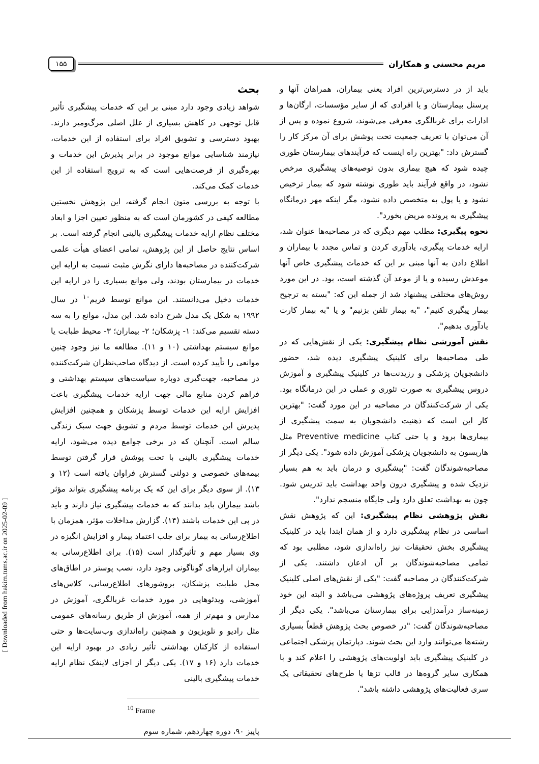مریم محسنی و همکاران
۱۵۵
باید از در دسترس‌ترین افراد یعنی بیماران، همراهان آنها و پرسنل بیمارستان و یا افرادی که از سایر مؤسسات، ارگان‌ها و ادارات برای غربالگری معرفی می‌شوند، شروع نموده و پس از آن می‌توان با تعریف جمعیت تحت پوشش برای آن مرکز کار را گسترش داد: "بهترین راه اینست که فرآیندهای بیمارستان طوری چیده شود که هیچ بیماری بدون توصیه‌های پیشگیری مرخص نشود، در واقع فرآیند باید طوری نوشته شود که بیمار ترخیص نشود و یا پول به متخصص داده نشود، مگر اینکه مهر درمانگاه پیشگیری به پرونده مریض بخورد".
نحوه پیگیری: مطلب مهم دیگری که در مصاحبه‌ها عنوان شد، ارایه خدمات پیگیری، یادآوری کردن و تماس مجدد با بیماران و اطلاع دادن به آنها مبنی بر این که خدمات پیشگیری خاص آنها موعدش رسیده و یا از موعد آن گذشته است، بود. در این مورد روش‌های مختلفی پیشنهاد شد از جمله این که: "بسته به ترجیح بیمار پیگیری کنیم"، "به بیمار تلفن بزنیم" و یا "به بیمار کارت یادآوری بدهیم".
نقش آموزشی نظام پیشگیری: یکی از نقش‌هایی که در طی مصاحبه‌ها برای کلینیک پیشگیری دیده شد، حضور دانشجویان پزشکی و رزیدنت‌ها در کلینیک پیشگیری و آموزش دروس پیشگیری به صورت تئوری و عملی در این درمانگاه بود. یکی از شرکت‌کنندگان در مصاحبه در این مورد گفت: "بهترین کار این است که ذهنیت دانشجویان به سمت پیشگیری از بیماری‌ها برود و یا حتی کتاب Preventive medicine مثل هاریسون به دانشجویان پزشکی آموزش داده شود". یکی دیگر از مصاحبه‌شوندگان گفت: "پیشگیری و درمان باید به هم بسیار نزدیک شده و پیشگیری درون واحد بهداشت باید تدریس شود. چون به بهداشت تعلق دارد ولی جایگاه منسجم ندارد".
نقش پژوهشی نظام پیشگیری: این که پژوهش نقش اساسی در نظام پیشگیری دارد و از همان ابتدا باید در کلینیک پیشگیری بخش تحقیقات نیز راه‌اندازی شود، مطلبی بود که تمامی مصاحبه‌شوندگان بر آن اذعان داشتند. یکی از شرکت‌کنندگان در مصاحبه گفت: "یکی از نقش‌های اصلی کلینیک پیشگیری تعریف پروژه‌های پژوهشی می‌باشد و البته این خود زمینه‌ساز درآمدزایی برای بیمارستان می‌باشد". یکی دیگر از مصاحبه‌شوندگان گفت: "در خصوص بحث پژوهش قطعاً بسیاری رشته‌ها می‌توانند وارد این بحث شوند. دپارتمان پزشکی اجتماعی در کلینیک پیشگیری باید اولویت‌های پژوهشی را اعلام کند و با همکاری سایر گروه‌ها در قالب تزها یا طرح‌های تحقیقاتی یک سری فعالیت‌های پژوهشی داشته باشد".
بحث
شواهد زیادی وجود دارد مبنی بر این که خدمات پیشگیری تأثیر قابل توجهی در کاهش بسیاری از علل اصلی مرگ‌ومیر دارند. بهبود دسترسی و تشویق افراد برای استفاده از این خدمات، نیازمند شناسایی موانع موجود در برابر پذیرش این خدمات و بهره‌گیری از فرصت‌هایی است که به ترویج استفاده از این خدمات کمک می‌کند.
با توجه به بررسی متون انجام گرفته، این پژوهش نخستین مطالعه کیفی در کشورمان است که به منظور تعیین اجزا و ابعاد مختلف نظام ارایه خدمات پیشگیری بالینی انجام گرفته است. بر اساس نتایج حاصل از این پژوهش، تمامی اعضای هیأت علمی شرکت‌کننده در مصاحبه‌ها دارای نگرش مثبت نسبت به ارایه این خدمات در بیمارستان بودند، ولی موانع بسیاری را در ارایه این خدمات دخیل می‌دانستند. این موانع توسط فریم<sup>۱۰</sup> در سال ۱۹۹۲ به شکل یک مدل شرح داده شد. این مدل، موانع را به سه دسته تقسیم می‌کند: ۱- پزشکان؛ ۲- بیماران؛ ۳- محیط طبابت یا موانع سیستم بهداشتی (۱۰ و ۱۱). مطالعه ما نیز وجود چنین موانعی را تأیید کرده است. از دیدگاه صاحب‌نظران شرکت‌کننده در مصاحبه، جهت‌گیری دوباره سیاست‌های سیستم بهداشتی و فراهم کردن منابع مالی جهت ارایه خدمات پیشگیری باعث افزایش ارایه این خدمات توسط پزشکان و همچنین افزایش پذیرش این خدمات توسط مردم و تشویق جهت سبک زندگی سالم است. آنچنان که در برخی جوامع دیده می‌شود، ارایه خدمات پیشگیری بالینی با تحت پوشش قرار گرفتن توسط بیمه‌های خصوصی و دولتی گسترش فراوان یافته است (۱۲ و ۱۳). از سوی دیگر برای این که یک برنامه پیشگیری بتواند مؤثر باشد بیماران باید بدانند که به خدمات پیشگیری نیاز دارند و باید در پی این خدمات باشند (۱۴). گزارش مداخلات مؤثر، همزمان با اطلاع‌رسانی به بیمار برای جلب اعتماد بیمار و افزایش انگیزه در وی بسیار مهم و تأثیرگذار است (۱۵). برای اطلاع‌رسانی به بیماران ابزارهای گوناگونی وجود دارد، نصب پوستر در اطاق‌های محل طبابت پزشکان، بروشورهای اطلاع‌رسانی، کلاس‌های آموزشی، ویدئوهایی در مورد خدمات غربالگری، آموزش در مدارس و مهم‌تر از همه، آموزش از طریق رسانه‌های عمومی مثل رادیو و تلویزیون و همچنین راه‌اندازی وب‌سایت‌ها و حتی استفاده از کارکنان بهداشتی تأثیر زیادی در بهبود ارایه این خدمات دارد (۱۶ و ۱۷). یکی دیگر از اجزای لاینفک نظام ارایه خدمات پیشگیری بالینی
<sup>10</sup> Frame
پاییز ۹۰، دوره چهاردهم، شماره سوم
[ Downloaded from hakim.tums.ac.ir on 2025-02-09 ]